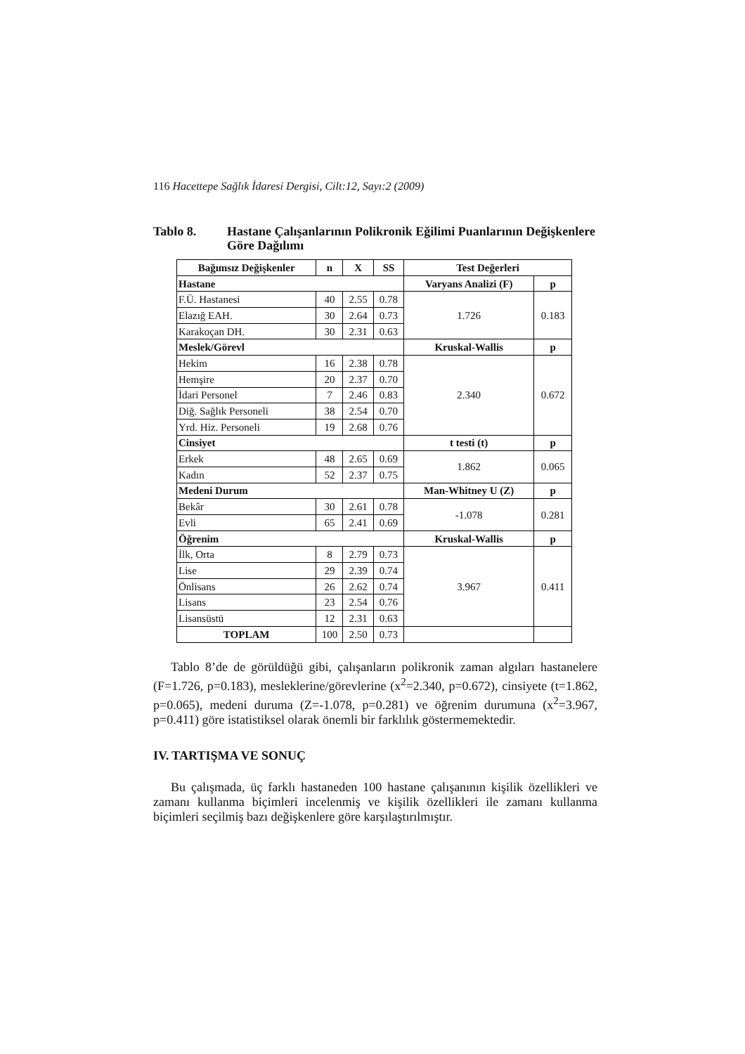116 Hacettepe Sağlık İdaresi Dergisi, Cilt:12, Sayı:2 (2009)
Tablo 8. Hastane Çalışanlarının Polikronik Eğilimi Puanlarının Değişkenlere Göre Dağılımı
| Bağımsız Değişkenler | n | X | SS | Test Değerleri | |
| --- | --- | --- | --- | --- | --- |
| Hastane | | | | Varyans Analizi (F) | p |
| F.Ü. Hastanesi | 40 | 2.55 | 0.78 | 1.726 | 0.183 |
| Elazığ EAH. | 30 | 2.64 | 0.73 | | |
| Karakoçan DH. | 30 | 2.31 | 0.63 | | |
| Meslek/Görevl | | | | Kruskal-Wallis | p |
| Hekim | 16 | 2.38 | 0.78 | 2.340 | 0.672 |
| Hemşire | 20 | 2.37 | 0.70 | | |
| İdari Personel | 7 | 2.46 | 0.83 | | |
| Diğ. Sağlık Personeli | 38 | 2.54 | 0.70 | | |
| Yrd. Hiz. Personeli | 19 | 2.68 | 0.76 | | |
| Cinsiyet | | | | t testi (t) | p |
| Erkek | 48 | 2.65 | 0.69 | 1.862 | 0.065 |
| Kadın | 52 | 2.37 | 0.75 | | |
| Medeni Durum | | | | Man-Whitney U (Z) | p |
| Bekâr | 30 | 2.61 | 0.78 | -1.078 | 0.281 |
| Evli | 65 | 2.41 | 0.69 | | |
| Öğrenim | | | | Kruskal-Wallis | p |
| İlk, Orta | 8 | 2.79 | 0.73 | 3.967 | 0.411 |
| Lise | 29 | 2.39 | 0.74 | | |
| Önlisans | 26 | 2.62 | 0.74 | | |
| Lisans | 23 | 2.54 | 0.76 | | |
| Lisansüstü | 12 | 2.31 | 0.63 | | |
| TOPLAM | 100 | 2.50 | 0.73 | | |
Tablo 8’de de görüldüğü gibi, çalışanların polikronik zaman algıları hastanelere (F=1.726, p=0.183), mesleklerine/görevlerine (x<sup>2</sup>=2.340, p=0.672), cinsiyete (t=1.862, p=0.065), medeni duruma (Z=-1.078, p=0.281) ve öğrenim durumuna (x<sup>2</sup>=3.967, p=0.411) göre istatistiksel olarak önemli bir farklılık göstermemektedir.
IV. TARTIŞMA VE SONUÇ
Bu çalışmada, üç farklı hastaneden 100 hastane çalışanının kişilik özellikleri ve zamanı kullanma biçimleri incelenmiş ve kişilik özellikleri ile zamanı kullanma biçimleri seçilmiş bazı değişkenlere göre karşılaştırılmıştır.